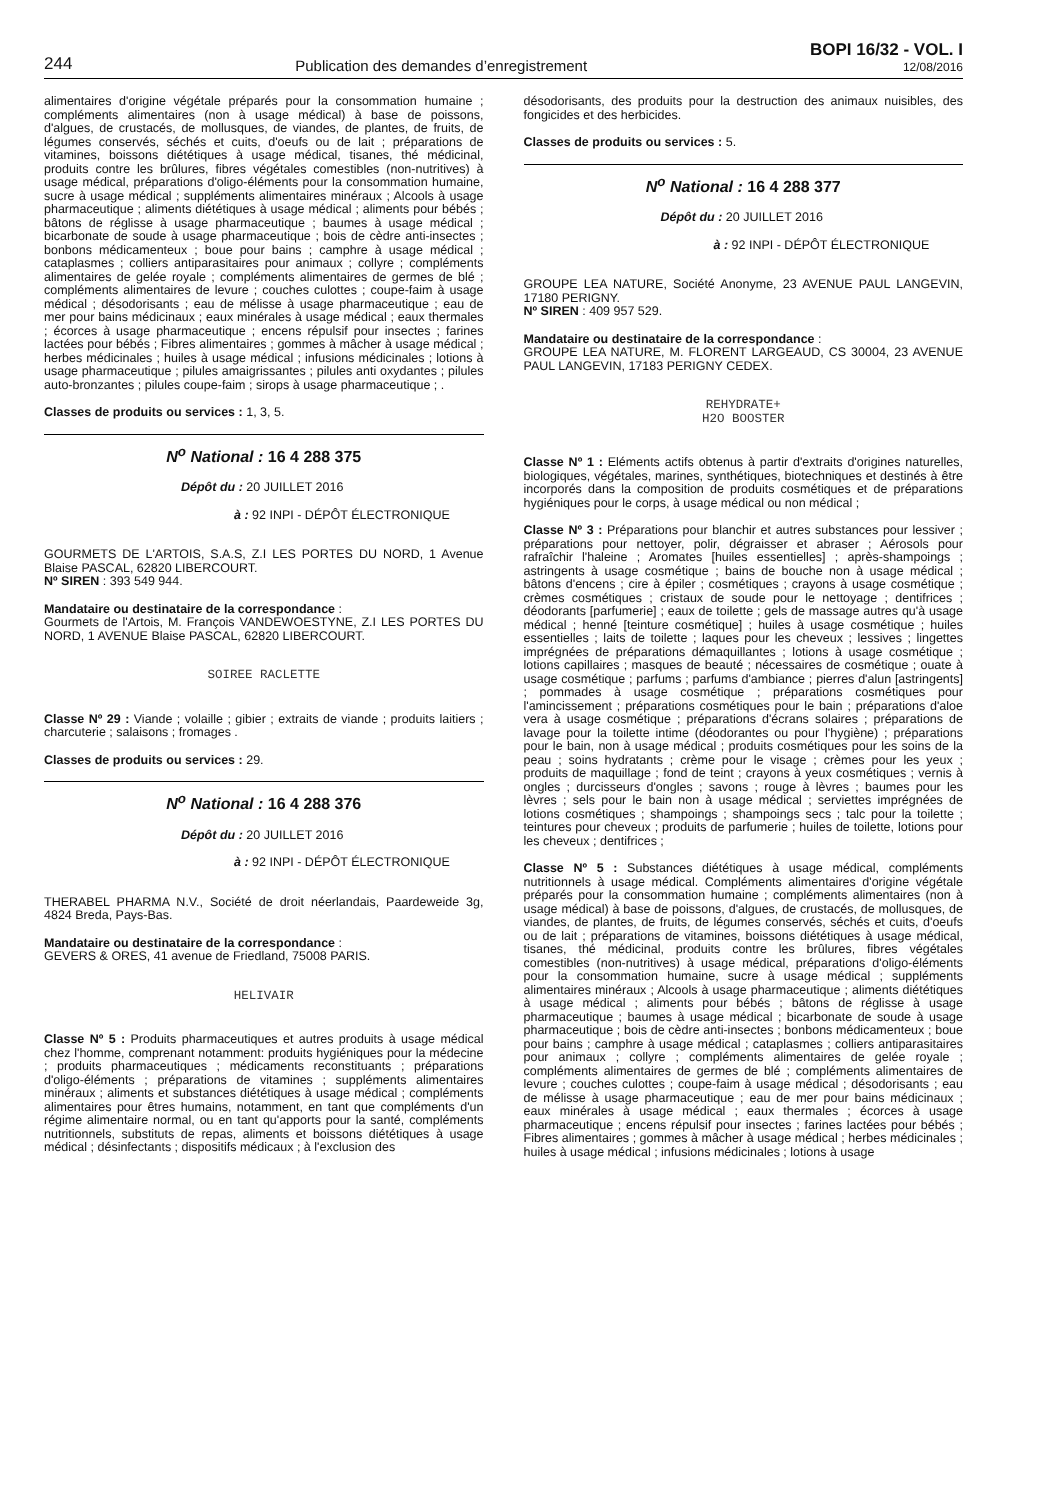244 Publication des demandes d’enregistrement
BOPI 16/32 - VOL. I
12/08/2016
alimentaires d'origine végétale préparés pour la consommation humaine ; compléments alimentaires (non à usage médical) à base de poissons, d'algues, de crustacés, de mollusques, de viandes, de plantes, de fruits, de légumes conservés, séchés et cuits, d'oeufs ou de lait ; préparations de vitamines, boissons diététiques à usage médical, tisanes, thé médicinal, produits contre les brûlures, fibres végétales comestibles (non-nutritives) à usage médical, préparations d'oligo-éléments pour la consommation humaine, sucre à usage médical ; suppléments alimentaires minéraux ; Alcools à usage pharmaceutique ; aliments diététiques à usage médical ; aliments pour bébés ; bâtons de réglisse à usage pharmaceutique ; baumes à usage médical ; bicarbonate de soude à usage pharmaceutique ; bois de cèdre anti-insectes ; bonbons médicamenteux ; boue pour bains ; camphre à usage médical ; cataplasmes ; colliers antiparasitaires pour animaux ; collyre ; compléments alimentaires de gelée royale ; compléments alimentaires de germes de blé ; compléments alimentaires de levure ; couches culottes ; coupe-faim à usage médical ; désodorisants ; eau de mélisse à usage pharmaceutique ; eau de mer pour bains médicinaux ; eaux minérales à usage médical ; eaux thermales ; écorces à usage pharmaceutique ; encens répulsif pour insectes ; farines lactées pour bébés ; Fibres alimentaires ; gommes à mâcher à usage médical ; herbes médicinales ; huiles à usage médical ; infusions médicinales ; lotions à usage pharmaceutique ; pilules amaigrissantes ; pilules anti oxydantes ; pilules auto-bronzantes ; pilules coupe-faim ; sirops à usage pharmaceutique ; .
Classes de produits ou services : 1, 3, 5.
N<sup>o</sup> National : 16 4 288 375
Dépôt du : 20 JUILLET 2016
à : 92 INPI - DÉPÔT ÉLECTRONIQUE
GOURMETS DE L'ARTOIS, S.A.S, Z.I LES PORTES DU NORD, 1 Avenue Blaise PASCAL, 62820 LIBERCOURT.
Nº SIREN : 393 549 944.
Mandataire ou destinataire de la correspondance :
Gourmets de l'Artois, M. François VANDEWOESTYNE, Z.I LES PORTES DU NORD, 1 AVENUE Blaise PASCAL, 62820 LIBERCOURT.
SOIREE RACLETTE
Classe Nº 29 : Viande ; volaille ; gibier ; extraits de viande ; produits laitiers ; charcuterie ; salaisons ; fromages .
Classes de produits ou services : 29.
N<sup>o</sup> National : 16 4 288 376
Dépôt du : 20 JUILLET 2016
à : 92 INPI - DÉPÔT ÉLECTRONIQUE
THERABEL PHARMA N.V., Société de droit néerlandais, Paardeweide 3g, 4824 Breda, Pays-Bas.
Mandataire ou destinataire de la correspondance :
GEVERS & ORES, 41 avenue de Friedland, 75008 PARIS.
HELIVAIR
Classe Nº 5 : Produits pharmaceutiques et autres produits à usage médical chez l'homme, comprenant notamment: produits hygiéniques pour la médecine ; produits pharmaceutiques ; médicaments reconstituants ; préparations d'oligo-éléments ; préparations de vitamines ; suppléments alimentaires minéraux ; aliments et substances diététiques à usage médical ; compléments alimentaires pour êtres humains, notamment, en tant que compléments d'un régime alimentaire normal, ou en tant qu'apports pour la santé, compléments nutritionnels, substituts de repas, aliments et boissons diététiques à usage médical ; désinfectants ; dispositifs médicaux ; à l'exclusion des
désodorisants, des produits pour la destruction des animaux nuisibles, des fongicides et des herbicides.
Classes de produits ou services : 5.
N<sup>o</sup> National : 16 4 288 377
Dépôt du : 20 JUILLET 2016
à : 92 INPI - DÉPÔT ÉLECTRONIQUE
GROUPE LEA NATURE, Société Anonyme, 23 AVENUE PAUL LANGEVIN, 17180 PERIGNY.
Nº SIREN : 409 957 529.
Mandataire ou destinataire de la correspondance :
GROUPE LEA NATURE, M. FLORENT LARGEAUD, CS 30004, 23 AVENUE PAUL LANGEVIN, 17183 PERIGNY CEDEX.
REHYDRATE+
H2O BOOSTER
Classe Nº 1 : Eléments actifs obtenus à partir d'extraits d'origines naturelles, biologiques, végétales, marines, synthétiques, biotechniques et destinés à être incorporés dans la composition de produits cosmétiques et de préparations hygiéniques pour le corps, à usage médical ou non médical ;
Classe Nº 3 : Préparations pour blanchir et autres substances pour lessiver ; préparations pour nettoyer, polir, dégraisser et abraser ; Aérosols pour rafraîchir l'haleine ; Aromates [huiles essentielles] ; après-shampoings ; astringents à usage cosmétique ; bains de bouche non à usage médical ; bâtons d'encens ; cire à épiler ; cosmétiques ; crayons à usage cosmétique ; crèmes cosmétiques ; cristaux de soude pour le nettoyage ; dentifrices ; déodorants [parfumerie] ; eaux de toilette ; gels de massage autres qu'à usage médical ; henné [teinture cosmétique] ; huiles à usage cosmétique ; huiles essentielles ; laits de toilette ; laques pour les cheveux ; lessives ; lingettes imprégnées de préparations démaquillantes ; lotions à usage cosmétique ; lotions capillaires ; masques de beauté ; nécessaires de cosmétique ; ouate à usage cosmétique ; parfums ; parfums d'ambiance ; pierres d'alun [astringents] ; pommades à usage cosmétique ; préparations cosmétiques pour l'amincissement ; préparations cosmétiques pour le bain ; préparations d'aloe vera à usage cosmétique ; préparations d'écrans solaires ; préparations de lavage pour la toilette intime (déodorantes ou pour l'hygiène) ; préparations pour le bain, non à usage médical ; produits cosmétiques pour les soins de la peau ; soins hydratants ; crème pour le visage ; crèmes pour les yeux ; produits de maquillage ; fond de teint ; crayons à yeux cosmétiques ; vernis à ongles ; durcisseurs d'ongles ; savons ; rouge à lèvres ; baumes pour les lèvres ; sels pour le bain non à usage médical ; serviettes imprégnées de lotions cosmétiques ; shampoings ; shampoings secs ; talc pour la toilette ; teintures pour cheveux ; produits de parfumerie ; huiles de toilette, lotions pour les cheveux ; dentifrices ;
Classe Nº 5 : Substances diététiques à usage médical, compléments nutritionnels à usage médical. Compléments alimentaires d'origine végétale préparés pour la consommation humaine ; compléments alimentaires (non à usage médical) à base de poissons, d'algues, de crustacés, de mollusques, de viandes, de plantes, de fruits, de légumes conservés, séchés et cuits, d'oeufs ou de lait ; préparations de vitamines, boissons diététiques à usage médical, tisanes, thé médicinal, produits contre les brûlures, fibres végétales comestibles (non-nutritives) à usage médical, préparations d'oligo-éléments pour la consommation humaine, sucre à usage médical ; suppléments alimentaires minéraux ; Alcools à usage pharmaceutique ; aliments diététiques à usage médical ; aliments pour bébés ; bâtons de réglisse à usage pharmaceutique ; baumes à usage médical ; bicarbonate de soude à usage pharmaceutique ; bois de cèdre anti-insectes ; bonbons médicamenteux ; boue pour bains ; camphre à usage médical ; cataplasmes ; colliers antiparasitaires pour animaux ; collyre ; compléments alimentaires de gelée royale ; compléments alimentaires de germes de blé ; compléments alimentaires de levure ; couches culottes ; coupe-faim à usage médical ; désodorisants ; eau de mélisse à usage pharmaceutique ; eau de mer pour bains médicinaux ; eaux minérales à usage médical ; eaux thermales ; écorces à usage pharmaceutique ; encens répulsif pour insectes ; farines lactées pour bébés ; Fibres alimentaires ; gommes à mâcher à usage médical ; herbes médicinales ; huiles à usage médical ; infusions médicinales ; lotions à usage